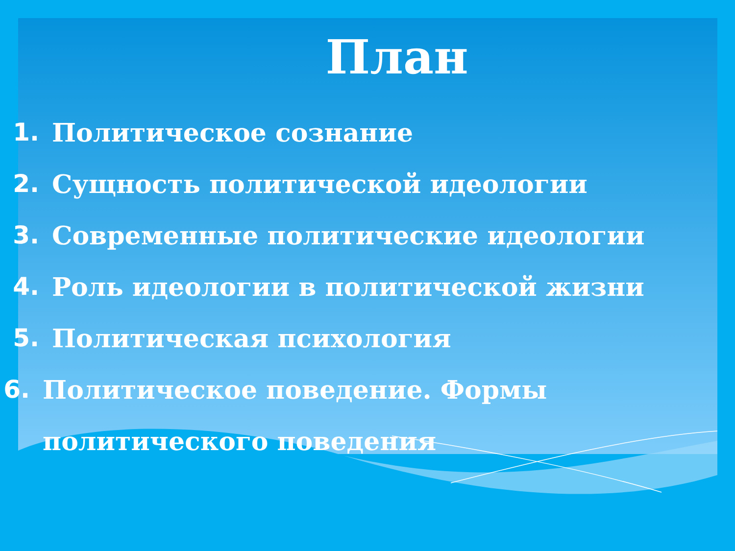План
1. Политическое сознание
2. Сущность политической идеологии
3. Современные политические идеологии
4. Роль идеологии в политической жизни
5. Политическая психология
6. Политическое поведение. Формы политического поведения